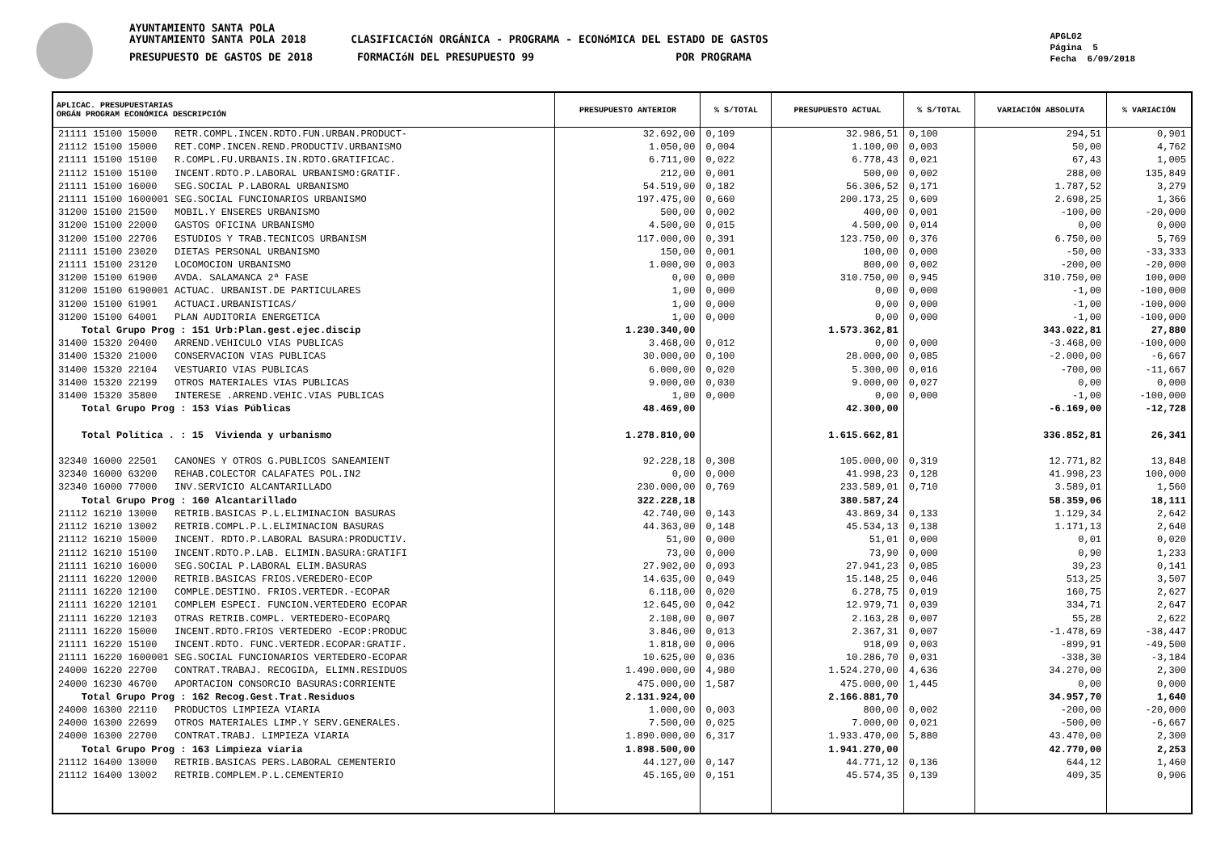AYUNTAMIENTO SANTA POLA
AYUNTAMIENTO SANTA POLA 2018 CLASIFICACIóN ORGÁNICA - PROGRAMA - ECONóMICA DEL ESTADO DE GASTOS
PRESUPUESTO DE GASTOS DE 2018 FORMACIóN DEL PRESUPUESTO 99 POR PROGRAMA
APGL02
Página 5
Fecha 6/09/2018
| APLICAC. PRESUPUESTARIAS ORGÁN PROGRAM ECONÓMICA DESCRIPCIÓN | PRESUPUESTO ANTERIOR | % S/TOTAL | PRESUPUESTO ACTUAL | % S/TOTAL | VARIACIÓN ABSOLUTA | % VARIACIÓN |
| --- | --- | --- | --- | --- | --- | --- |
| 21111 15100 15000 RETR.COMPL.INCEN.RDTO.FUN.URBAN.PRODUCT- | 32.692,00 | 0,109 | 32.986,51 | 0,100 | 294,51 | 0,901 |
| 21112 15100 15000 RET.COMP.INCEN.REND.PRODUCTIV.URBANISMO | 1.050,00 | 0,004 | 1.100,00 | 0,003 | 50,00 | 4,762 |
| 21111 15100 15100 R.COMPL.FU.URBANIS.IN.RDTO.GRATIFICAC. | 6.711,00 | 0,022 | 6.778,43 | 0,021 | 67,43 | 1,005 |
| 21112 15100 15100 INCENT.RDTO.P.LABORAL URBANISMO:GRATIF. | 212,00 | 0,001 | 500,00 | 0,002 | 288,00 | 135,849 |
| 21111 15100 16000 SEG.SOCIAL P.LABORAL URBANISMO | 54.519,00 | 0,182 | 56.306,52 | 0,171 | 1.787,52 | 3,279 |
| 21111 15100 1600001 SEG.SOCIAL FUNCIONARIOS URBANISMO | 197.475,00 | 0,660 | 200.173,25 | 0,609 | 2.698,25 | 1,366 |
| 31200 15100 21500 MOBIL.Y ENSERES URBANISMO | 500,00 | 0,002 | 400,00 | 0,001 | -100,00 | -20,000 |
| 31200 15100 22000 GASTOS OFICINA URBANISMO | 4.500,00 | 0,015 | 4.500,00 | 0,014 | 0,00 | 0,000 |
| 31200 15100 22706 ESTUDIOS Y TRAB.TECNICOS URBANISM | 117.000,00 | 0,391 | 123.750,00 | 0,376 | 6.750,00 | 5,769 |
| 21111 15100 23020 DIETAS PERSONAL URBANISMO | 150,00 | 0,001 | 100,00 | 0,000 | -50,00 | -33,333 |
| 21111 15100 23120 LOCOMOCION URBANISMO | 1.000,00 | 0,003 | 800,00 | 0,002 | -200,00 | -20,000 |
| 31200 15100 61900 AVDA. SALAMANCA 2ª FASE | 0,00 | 0,000 | 310.750,00 | 0,945 | 310.750,00 | 100,000 |
| 31200 15100 6190001 ACTUAC. URBANIST.DE PARTICULARES | 1,00 | 0,000 | 0,00 | 0,000 | -1,00 | -100,000 |
| 31200 15100 61901 ACTUACI.URBANISTICAS/ | 1,00 | 0,000 | 0,00 | 0,000 | -1,00 | -100,000 |
| 31200 15100 64001 PLAN AUDITORIA ENERGETICA | 1,00 | 0,000 | 0,00 | 0,000 | -1,00 | -100,000 |
| Total Grupo Prog : 151 Urb:Plan.gest.ejec.discip | 1.230.340,00 | | 1.573.362,81 | | 343.022,81 | 27,880 |
| 31400 15320 20400 ARREND.VEHICULO VIAS PUBLICAS | 3.468,00 | 0,012 | 0,00 | 0,000 | -3.468,00 | -100,000 |
| 31400 15320 21000 CONSERVACION VIAS PUBLICAS | 30.000,00 | 0,100 | 28.000,00 | 0,085 | -2.000,00 | -6,667 |
| 31400 15320 22104 VESTUARIO VIAS PUBLICAS | 6.000,00 | 0,020 | 5.300,00 | 0,016 | -700,00 | -11,667 |
| 31400 15320 22199 OTROS MATERIALES VIAS PUBLICAS | 9.000,00 | 0,030 | 9.000,00 | 0,027 | 0,00 | 0,000 |
| 31400 15320 35800 INTERESE .ARREND.VEHIC.VIAS PUBLICAS | 1,00 | 0,000 | 0,00 | 0,000 | -1,00 | -100,000 |
| Total Grupo Prog : 153 Vías Públicas | 48.469,00 | | 42.300,00 | | -6.169,00 | -12,728 |
| Total Política . : 15 Vivienda y urbanismo | 1.278.810,00 | | 1.615.662,81 | | 336.852,81 | 26,341 |
| 32340 16000 22501 CANONES Y OTROS G.PUBLICOS SANEAMIENT | 92.228,18 | 0,308 | 105.000,00 | 0,319 | 12.771,82 | 13,848 |
| 32340 16000 63200 REHAB.COLECTOR CALAFATES POL.IN2 | 0,00 | 0,000 | 41.998,23 | 0,128 | 41.998,23 | 100,000 |
| 32340 16000 77000 INV.SERVICIO ALCANTARILLADO | 230.000,00 | 0,769 | 233.589,01 | 0,710 | 3.589,01 | 1,560 |
| Total Grupo Prog : 160 Alcantarillado | 322.228,18 | | 380.587,24 | | 58.359,06 | 18,111 |
| 21112 16210 13000 RETRIB.BASICAS P.L.ELIMINACION BASURAS | 42.740,00 | 0,143 | 43.869,34 | 0,133 | 1.129,34 | 2,642 |
| 21112 16210 13002 RETRIB.COMPL.P.L.ELIMINACION BASURAS | 44.363,00 | 0,148 | 45.534,13 | 0,138 | 1.171,13 | 2,640 |
| 21112 16210 15000 INCENT. RDTO.P.LABORAL BASURA:PRODUCTIV. | 51,00 | 0,000 | 51,01 | 0,000 | 0,01 | 0,020 |
| 21112 16210 15100 INCENT.RDTO.P.LAB. ELIMIN.BASURA:GRATIFI | 73,00 | 0,000 | 73,90 | 0,000 | 0,90 | 1,233 |
| 21111 16210 16000 SEG.SOCIAL P.LABORAL ELIM.BASURAS | 27.902,00 | 0,093 | 27.941,23 | 0,085 | 39,23 | 0,141 |
| 21111 16220 12000 RETRIB.BASICAS FRIOS.VEREDERO-ECOP | 14.635,00 | 0,049 | 15.148,25 | 0,046 | 513,25 | 3,507 |
| 21111 16220 12100 COMPLE.DESTINO. FRIOS.VERTEDR.-ECOPAR | 6.118,00 | 0,020 | 6.278,75 | 0,019 | 160,75 | 2,627 |
| 21111 16220 12101 COMPLEM ESPECI. FUNCION.VERTEDERO ECOPAR | 12.645,00 | 0,042 | 12.979,71 | 0,039 | 334,71 | 2,647 |
| 21111 16220 12103 OTRAS RETRIB.COMPL. VERTEDERO-ECOPARQ | 2.108,00 | 0,007 | 2.163,28 | 0,007 | 55,28 | 2,622 |
| 21111 16220 15000 INCENT.RDTO.FRIOS VERTEDERO -ECOP:PRODUC | 3.846,00 | 0,013 | 2.367,31 | 0,007 | -1.478,69 | -38,447 |
| 21111 16220 15100 INCENT.RDTO. FUNC.VERTEDR.ECOPAR:GRATIF. | 1.818,00 | 0,006 | 918,09 | 0,003 | -899,91 | -49,500 |
| 21111 16220 1600001 SEG.SOCIAL FUNCIONARIOS VERTEDERO-ECOPAR | 10.625,00 | 0,036 | 10.286,70 | 0,031 | -338,30 | -3,184 |
| 24000 16220 22700 CONTRAT.TRABAJ. RECOGIDA, ELIMN.RESIDUOS | 1.490.000,00 | 4,980 | 1.524.270,00 | 4,636 | 34.270,00 | 2,300 |
| 24000 16230 46700 APORTACION CONSORCIO BASURAS:CORRIENTE | 475.000,00 | 1,587 | 475.000,00 | 1,445 | 0,00 | 0,000 |
| Total Grupo Prog : 162 Recog.Gest.Trat.Residuos | 2.131.924,00 | | 2.166.881,70 | | 34.957,70 | 1,640 |
| 24000 16300 22110 PRODUCTOS LIMPIEZA VIARIA | 1.000,00 | 0,003 | 800,00 | 0,002 | -200,00 | -20,000 |
| 24000 16300 22699 OTROS MATERIALES LIMP.Y SERV.GENERALES. | 7.500,00 | 0,025 | 7.000,00 | 0,021 | -500,00 | -6,667 |
| 24000 16300 22700 CONTRAT.TRABJ. LIMPIEZA VIARIA | 1.890.000,00 | 6,317 | 1.933.470,00 | 5,880 | 43.470,00 | 2,300 |
| Total Grupo Prog : 163 Limpieza viaria | 1.898.500,00 | | 1.941.270,00 | | 42.770,00 | 2,253 |
| 21112 16400 13000 RETRIB.BASICAS PERS.LABORAL CEMENTERIO | 44.127,00 | 0,147 | 44.771,12 | 0,136 | 644,12 | 1,460 |
| 21112 16400 13002 RETRIB.COMPLEM.P.L.CEMENTERIO | 45.165,00 | 0,151 | 45.574,35 | 0,139 | 409,35 | 0,906 |